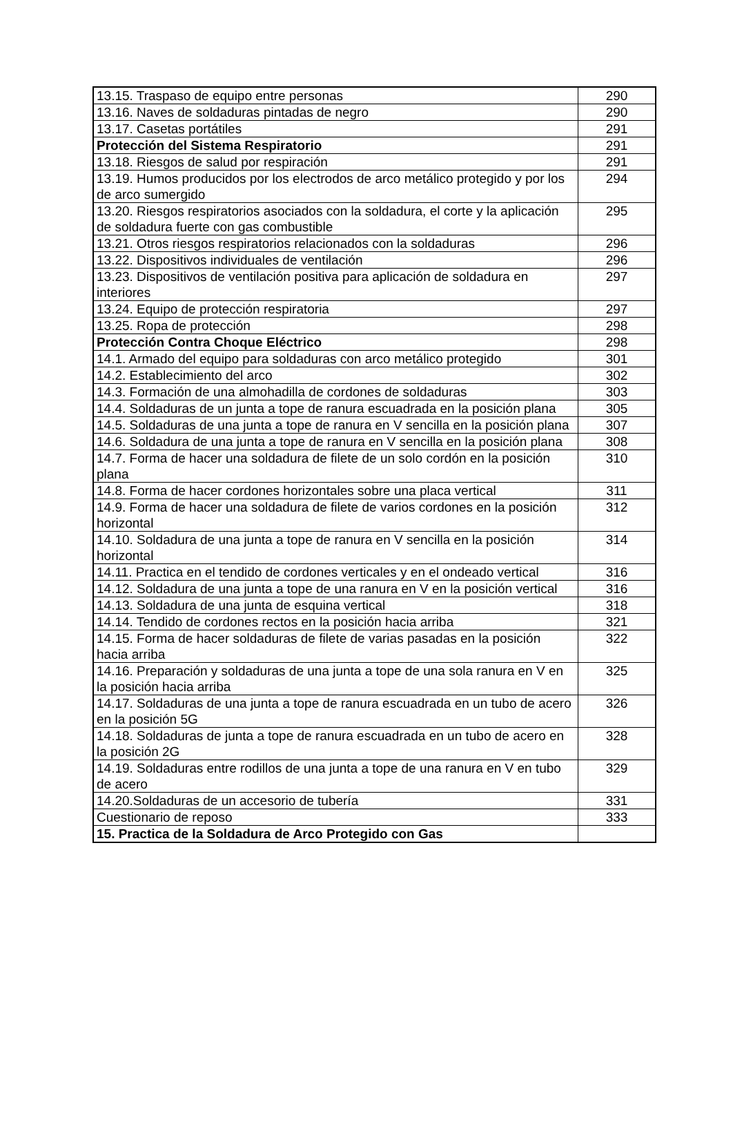| 13.15. Traspaso de equipo entre personas | 290 |
| 13.16. Naves de soldaduras pintadas de negro | 290 |
| 13.17. Casetas portátiles | 291 |
| Protección del Sistema Respiratorio | 291 |
| 13.18. Riesgos de salud por respiración | 291 |
| 13.19. Humos producidos por los electrodos de arco metálico protegido y por los de arco sumergido | 294 |
| 13.20. Riesgos respiratorios asociados con la soldadura, el corte y la aplicación de soldadura fuerte con gas combustible | 295 |
| 13.21. Otros riesgos respiratorios relacionados con la soldaduras | 296 |
| 13.22. Dispositivos individuales de ventilación | 296 |
| 13.23. Dispositivos de ventilación positiva para aplicación de soldadura en interiores | 297 |
| 13.24. Equipo de protección respiratoria | 297 |
| 13.25. Ropa de protección | 298 |
| Protección Contra Choque Eléctrico | 298 |
| 14.1. Armado del equipo para soldaduras con arco metálico protegido | 301 |
| 14.2. Establecimiento del arco | 302 |
| 14.3. Formación de una almohadilla de cordones de soldaduras | 303 |
| 14.4. Soldaduras de un junta a tope de ranura escuadrada en la posición plana | 305 |
| 14.5. Soldaduras de una junta a tope de ranura en V sencilla en la posición plana | 307 |
| 14.6. Soldadura de una junta a tope de ranura en V sencilla en la posición plana | 308 |
| 14.7. Forma de hacer una soldadura de filete de un solo cordón en la posición plana | 310 |
| 14.8. Forma de hacer cordones horizontales sobre una placa vertical | 311 |
| 14.9. Forma de hacer una soldadura de filete de varios cordones en la posición horizontal | 312 |
| 14.10. Soldadura de una junta a tope de ranura en V sencilla en la posición horizontal | 314 |
| 14.11. Practica en el tendido de cordones verticales y en el ondeado vertical | 316 |
| 14.12. Soldadura de una junta a tope de una ranura en V en la posición vertical | 316 |
| 14.13. Soldadura de una junta de esquina vertical | 318 |
| 14.14. Tendido de cordones rectos en la posición hacia arriba | 321 |
| 14.15. Forma de hacer soldaduras de filete de varias pasadas en la posición hacia arriba | 322 |
| 14.16. Preparación y soldaduras de una junta a tope de una sola ranura en V en la posición hacia arriba | 325 |
| 14.17. Soldaduras de una junta a tope de ranura escuadrada en un tubo de acero en la posición 5G | 326 |
| 14.18. Soldaduras de junta a tope de ranura escuadrada en un tubo de acero en la posición 2G | 328 |
| 14.19. Soldaduras entre rodillos de una junta a tope de una ranura en V en tubo de acero | 329 |
| 14.20.Soldaduras de un accesorio de tubería | 331 |
| Cuestionario de reposo | 333 |
| 15. Practica de la Soldadura de Arco Protegido con Gas | |